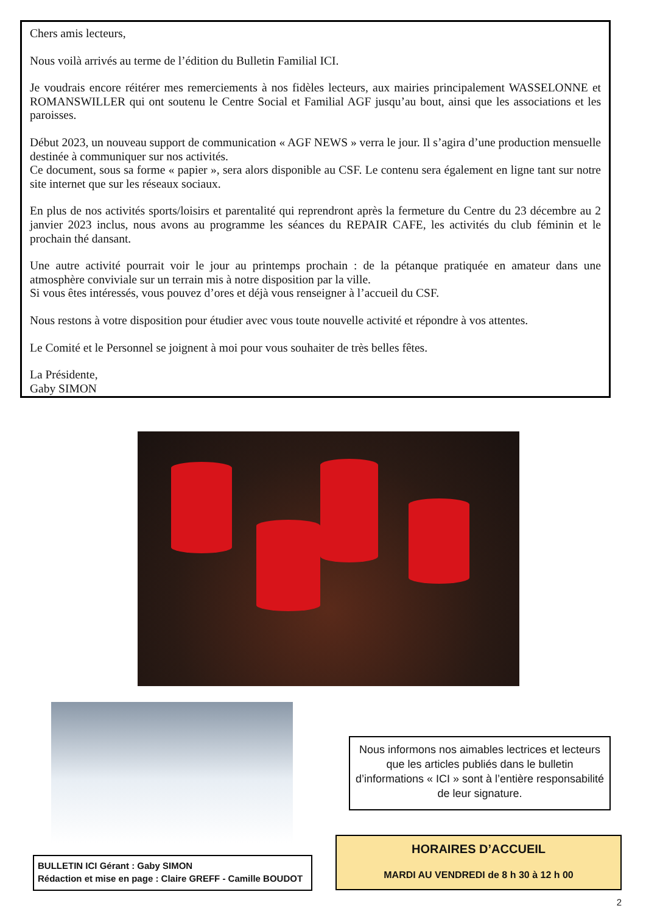Chers amis lecteurs,
Nous voilà arrivés au terme de l’édition du Bulletin Familial ICI.
Je voudrais encore réitérer mes remerciements à nos fidèles lecteurs, aux mairies principalement WASSELONNE et ROMANSWILLER qui ont soutenu le Centre Social et Familial AGF jusqu’au bout, ainsi que les associations et les paroisses.
Début 2023, un nouveau support de communication « AGF NEWS » verra le jour. Il s’agira d’une production mensuelle destinée à communiquer sur nos activités.
Ce document, sous sa forme « papier », sera alors disponible au CSF. Le contenu sera également en ligne tant sur notre site internet que sur les réseaux sociaux.
En plus de nos activités sports/loisirs et parentalité qui reprendront après la fermeture du Centre du 23 décembre au 2 janvier 2023 inclus, nous avons au programme les séances du REPAIR CAFE, les activités du club féminin et le prochain thé dansant.
Une autre activité pourrait voir le jour au printemps prochain : de la pétanque pratiquée en amateur dans une atmosphère conviviale sur un terrain mis à notre disposition par la ville.
Si vous êtes intéressés, vous pouvez d’ores et déjà vous renseigner à l’accueil du CSF.
Nous restons à votre disposition pour étudier avec vous toute nouvelle activité et répondre à vos attentes.
Le Comité et le Personnel se joignent à moi pour vous souhaiter de très belles fêtes.
La Présidente,
Gaby SIMON
Nous informons nos aimables lectrices et lecteurs que les articles publiés dans le bulletin d’informations « ICI » sont à l’entière responsabilité de leur signature.
HORAIRES D’ACCUEIL
MARDI AU VENDREDI de 8 h 30 à 12 h 00
BULLETIN ICI Gérant : Gaby SIMON
Rédaction et mise en page : Claire GREFF - Camille BOUDOT
2